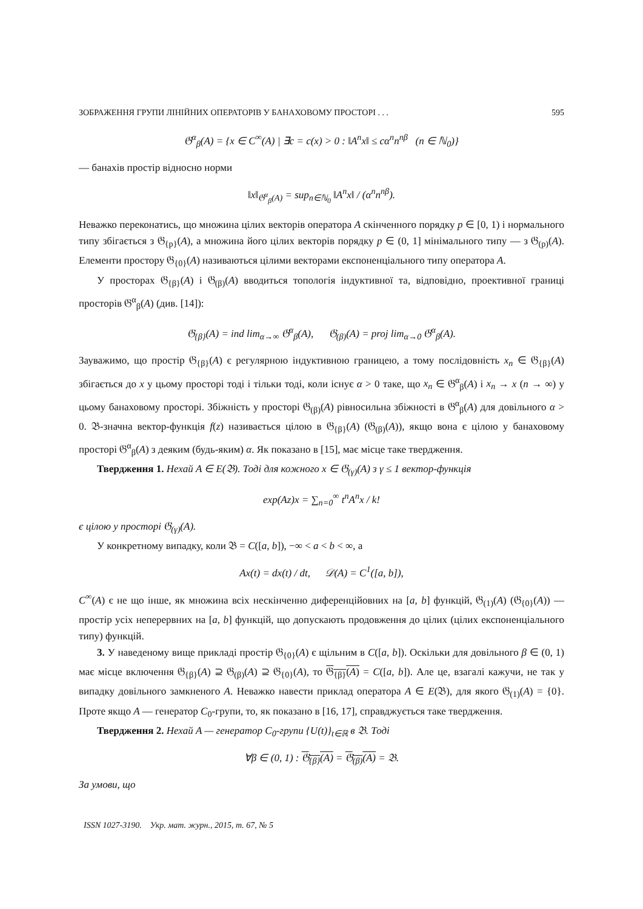ЗОБРАЖЕННЯ ГРУПИ ЛІНІЙНИХ ОПЕРАТОРІВ У БАНАХОВОМУ ПРОСТОРІ . . . 595
𝔊<sup>α</sup><sub>β</sub>(A) = {x ∈ C<sup>∞</sup>(A) | ∃c = c(x) > 0 : ‖A<sup>n</sup>x‖ ≤ cα<sup>n</sup>n<sup>nβ</sup> (n ∈ ℕ<sub>0</sub>)}
— банахів простір відносно норми
‖x‖<sub>𝔊<sup>α</sup><sub>β</sub>(A)</sub> = sup<sub>n∈ℕ<sub>0</sub></sub> ‖A<sup>n</sup>x‖ / (α<sup>n</sup>n<sup>nβ</sup>).
Неважко переконатись, що множина цілих векторів оператора A скінченного порядку p ∈ [0, 1) і нормального типу збігається з 𝔊<sub>{p}</sub>(A), а множина його цілих векторів порядку p ∈ (0, 1] мінімального типу — з 𝔊<sub>(p)</sub>(A). Елементи простору 𝔊<sub>{0}</sub>(A) називаються цілими векторами експоненціального типу оператора A.
У просторах 𝔊<sub>{β}</sub>(A) і 𝔊<sub>(β)</sub>(A) вводиться топологія індуктивної та, відповідно, проективної границі просторів 𝔊<sup>α</sup><sub>β</sub>(A) (див. [14]):
𝔊<sub>{β}</sub>(A) = ind lim<sub>α→∞</sub> 𝔊<sup>α</sup><sub>β</sub>(A), 𝔊<sub>(β)</sub>(A) = proj lim<sub>α→0</sub> 𝔊<sup>α</sup><sub>β</sub>(A).
Зауважимо, що простір 𝔊<sub>{β}</sub>(A) є регулярною індуктивною границею, а тому послідовність x<sub>n</sub> ∈ 𝔊<sub>{β}</sub>(A) збігається до x у цьому просторі тоді і тільки тоді, коли існує α > 0 таке, що x<sub>n</sub> ∈ 𝔊<sup>α</sup><sub>β</sub>(A) і x<sub>n</sub> → x (n → ∞) у цьому банаховому просторі. Збіжність у просторі 𝔊<sub>(β)</sub>(A) рівносильна збіжності в 𝔊<sup>α</sup><sub>β</sub>(A) для довільного α > 0. 𝔅-значна вектор-функція f(z) називається цілою в 𝔊<sub>{β}</sub>(A) (𝔊<sub>(β)</sub>(A)), якщо вона є цілою у банаховому просторі 𝔊<sup>α</sup><sub>β</sub>(A) з деяким (будь-яким) α. Як показано в [15], має місце таке твердження.
Твердження 1. Нехай A ∈ E(𝔅). Тоді для кожного x ∈ 𝔊<sub>(γ)</sub>(A) з γ ≤ 1 вектор-функція
exp(Az)x = ∑<sub>n=0</sub><sup>∞</sup> t<sup>n</sup>A<sup>n</sup>x / k!
є цілою у просторі 𝔊<sub>(γ)</sub>(A).
У конкретному випадку, коли 𝔅 = C([a, b]), −∞ < a < b < ∞, а
Ax(t) = dx(t) / dt, 𝒟(A) = C<sup>1</sup>([a, b]),
C<sup>∞</sup>(A) є не що інше, як множина всіх нескінченно диференційовних на [a, b] функцій, 𝔊<sub>(1)</sub>(A) (𝔊<sub>{0}</sub>(A)) — простір усіх неперервних на [a, b] функцій, що допускають продовження до цілих (цілих експоненціального типу) функцій.
3. У наведеному вище прикладі простір 𝔊<sub>{0}</sub>(A) є щільним в C([a, b]). Оскільки для довільного β ∈ (0, 1) має місце включення 𝔊<sub>{β}</sub>(A) ⊇ 𝔊<sub>(β)</sub>(A) ⊇ 𝔊<sub>{0}</sub>(A), то 𝔊<sub>{β}</sub>(A) = C([a, b]). Але це, взагалі кажучи, не так у випадку довільного замкненого A. Неважко навести приклад оператора A ∈ E(𝔅), для якого 𝔊<sub>(1)</sub>(A) = {0}. Проте якщо A — генератор C<sub>0</sub>-групи, то, як показано в [16, 17], справджується таке твердження.
Твердження 2. Нехай A — генератор C<sub>0</sub>-групи {U(t)}<sub>t∈ℝ</sub> в 𝔅. Тоді
∀β ∈ (0, 1) : 𝔊<sub>{β}</sub>(A) = 𝔊<sub>(β)</sub>(A) = 𝔅.
За умови, що
ISSN 1027-3190. Укр. мат. журн., 2015, т. 67, № 5